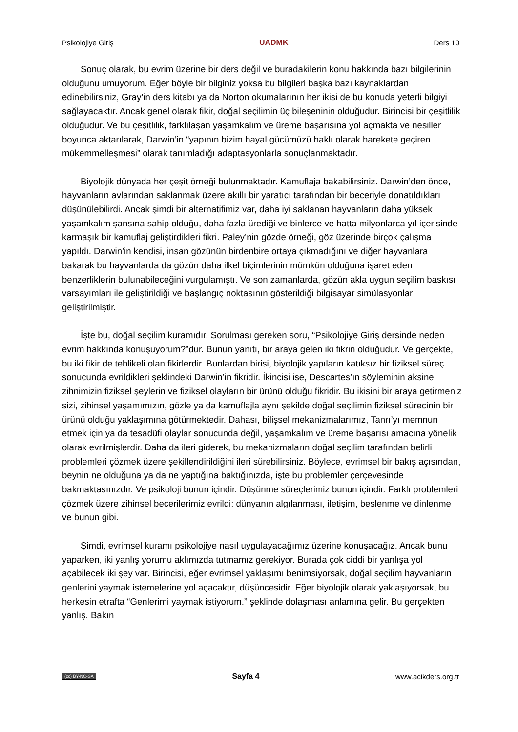Psikolojiye Giriş UADMK Ders 10
Sonuç olarak, bu evrim üzerine bir ders değil ve buradakilerin konu hakkında bazı bilgilerinin olduğunu umuyorum. Eğer böyle bir bilginiz yoksa bu bilgileri başka bazı kaynaklardan edinebilirsiniz, Gray’in ders kitabı ya da Norton okumalarının her ikisi de bu konuda yeterli bilgiyi sağlayacaktır. Ancak genel olarak fikir, doğal seçilimin üç bileşeninin olduğudur. Birincisi bir çeşitlilik olduğudur. Ve bu çeşitlilik, farklılaşan yaşamkalım ve üreme başarısına yol açmakta ve nesiller boyunca aktarılarak, Darwin’in “yapının bizim hayal gücümüzü haklı olarak harekete geçiren mükemmelleşmesi” olarak tanımladığı adaptasyonlarla sonuçlanmaktadır.
Biyolojik dünyada her çeşit örneği bulunmaktadır. Kamuflaja bakabilirsiniz. Darwin’den önce, hayvanların avlarından saklanmak üzere akıllı bir yaratıcı tarafından bir beceriyle donatıldıkları düşünülebilirdi. Ancak şimdi bir alternatifimiz var, daha iyi saklanan hayvanların daha yüksek yaşamkalım şansına sahip olduğu, daha fazla ürediği ve binlerce ve hatta milyonlarca yıl içerisinde karmaşık bir kamuflaj geliştirdikleri fikri. Paley’nin gözde örneği, göz üzerinde birçok çalışma yapıldı. Darwin’in kendisi, insan gözünün birdenbire ortaya çıkmadığını ve diğer hayvanlara bakarak bu hayvanlarda da gözün daha ilkel biçimlerinin mümkün olduğuna işaret eden benzerliklerin bulunabileceğini vurgulamıştı. Ve son zamanlarda, gözün akla uygun seçilim baskısı varsayımları ile geliştirildiği ve başlangıç noktasının gösterildiği bilgisayar simülasyonları geliştirilmiştir.
İşte bu, doğal seçilim kuramıdır. Sorulması gereken soru, “Psikolojiye Giriş dersinde neden evrim hakkında konuşuyorum?”dur. Bunun yanıtı, bir araya gelen iki fikrin olduğudur. Ve gerçekte, bu iki fikir de tehlikeli olan fikirlerdir. Bunlardan birisi, biyolojik yapıların katıksız bir fiziksel süreç sonucunda evrildikleri şeklindeki Darwin’in fikridir. İkincisi ise, Descartes’ın söyleminin aksine, zihnimizin fiziksel şeylerin ve fiziksel olayların bir ürünü olduğu fikridir. Bu ikisini bir araya getirmeniz sizi, zihinsel yaşamımızın, gözle ya da kamuflajla aynı şekilde doğal seçilimin fiziksel sürecinin bir ürünü olduğu yaklaşımına götürmektedir. Dahası, bilişsel mekanizmalarımız, Tanrı’yı memnun etmek için ya da tesadüfi olaylar sonucunda değil, yaşamkalım ve üreme başarısı amacına yönelik olarak evrilmişlerdir. Daha da ileri giderek, bu mekanizmaların doğal seçilim tarafından belirli problemleri çözmek üzere şekillendirildiğini ileri sürebilirsiniz. Böylece, evrimsel bir bakış açısından, beynin ne olduğuna ya da ne yaptığına baktığınızda, işte bu problemler çerçevesinde bakmaktasınızdır. Ve psikoloji bunun içindir. Düşünme süreçlerimiz bunun içindir. Farklı problemleri çözmek üzere zihinsel becerilerimiz evrildi: dünyanın algılanması, iletişim, beslenme ve dinlenme ve bunun gibi.
Şimdi, evrimsel kuramı psikolojiye nasıl uygulayacağımız üzerine konuşacağız. Ancak bunu yaparken, iki yanlış yorumu aklımızda tutmamız gerekiyor. Burada çok ciddi bir yanlışa yol açabilecek iki şey var. Birincisi, eğer evrimsel yaklaşımı benimsiyorsak, doğal seçilim hayvanların genlerini yaymak istemelerine yol açacaktır, düşüncesidir. Eğer biyolojik olarak yaklaşıyorsak, bu herkesin etrafta “Genlerimi yaymak istiyorum.” şeklinde dolaşması anlamına gelir. Bu gerçekten yanlış. Bakın
(cc) BY-NC-SA Sayfa 4 www.acikders.org.tr